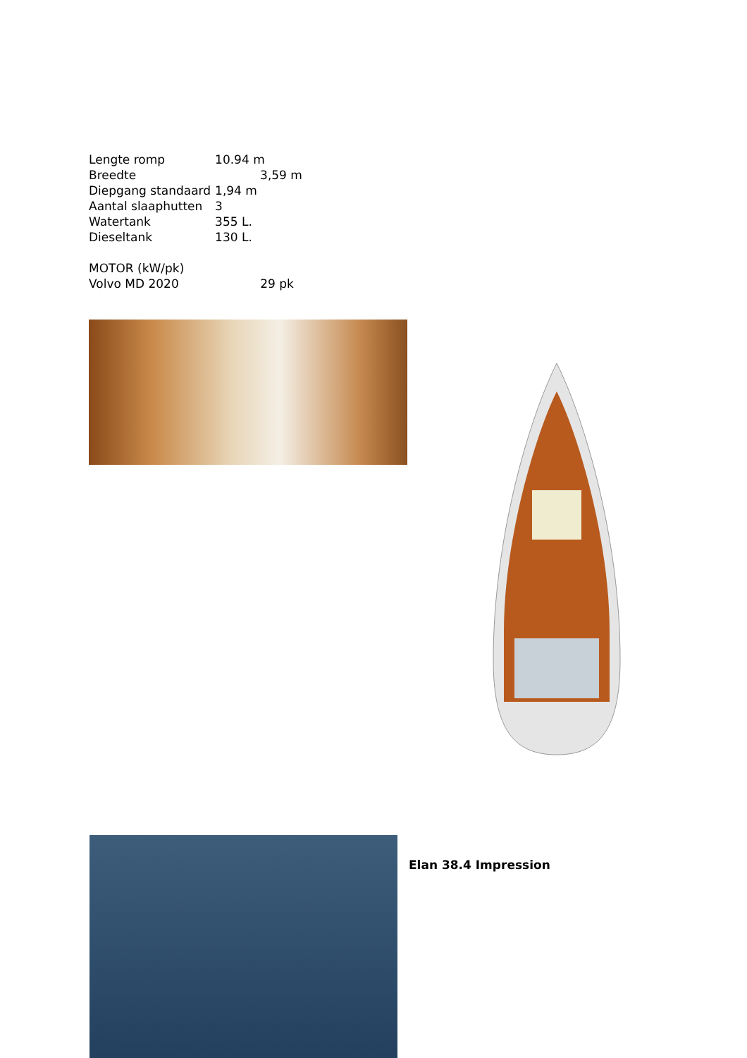| Lengte romp | 10.94 m |
| Breedte | 3,59 m |
| Diepgang standaard | 1,94 m |
| Aantal slaaphutten | 3 |
| Watertank | 355 L. |
| Dieseltank | 130 L. |
MOTOR (kW/pk)
Volvo MD 2020 29 pk
Elan 38.4 Impression